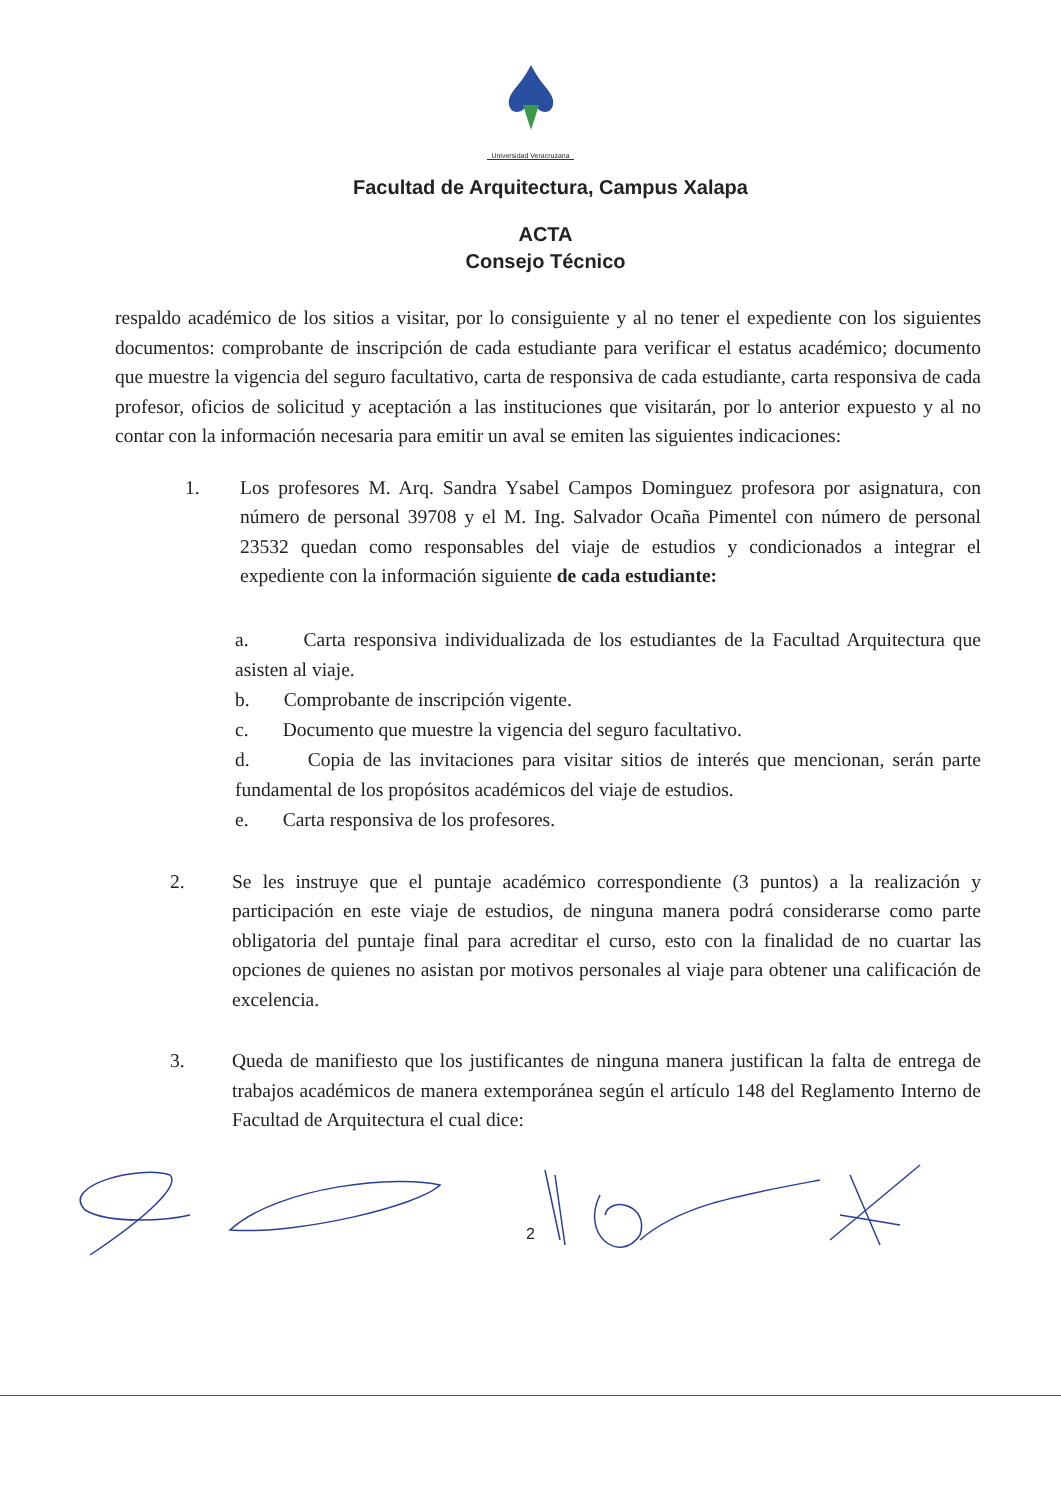Universidad Veracruzana
Facultad de Arquitectura, Campus Xalapa
ACTA
Consejo Técnico
respaldo académico de los sitios a visitar, por lo consiguiente y al no tener el expediente con los siguientes documentos: comprobante de inscripción de cada estudiante para verificar el estatus académico; documento que muestre la vigencia del seguro facultativo, carta de responsiva de cada estudiante, carta responsiva de cada profesor, oficios de solicitud y aceptación a las instituciones que visitarán, por lo anterior expuesto y al no contar con la información necesaria para emitir un aval se emiten las siguientes indicaciones:
1. Los profesores M. Arq. Sandra Ysabel Campos Dominguez profesora por asignatura, con número de personal 39708 y el M. Ing. Salvador Ocaña Pimentel con número de personal 23532 quedan como responsables del viaje de estudios y condicionados a integrar el expediente con la información siguiente de cada estudiante:
a. Carta responsiva individualizada de los estudiantes de la Facultad Arquitectura que asisten al viaje.
b. Comprobante de inscripción vigente.
c. Documento que muestre la vigencia del seguro facultativo.
d. Copia de las invitaciones para visitar sitios de interés que mencionan, serán parte fundamental de los propósitos académicos del viaje de estudios.
e. Carta responsiva de los profesores.
2. Se les instruye que el puntaje académico correspondiente (3 puntos) a la realización y participación en este viaje de estudios, de ninguna manera podrá considerarse como parte obligatoria del puntaje final para acreditar el curso, esto con la finalidad de no cuartar las opciones de quienes no asistan por motivos personales al viaje para obtener una calificación de excelencia.
3. Queda de manifiesto que los justificantes de ninguna manera justifican la falta de entrega de trabajos académicos de manera extemporánea según el artículo 148 del Reglamento Interno de Facultad de Arquitectura el cual dice:
2